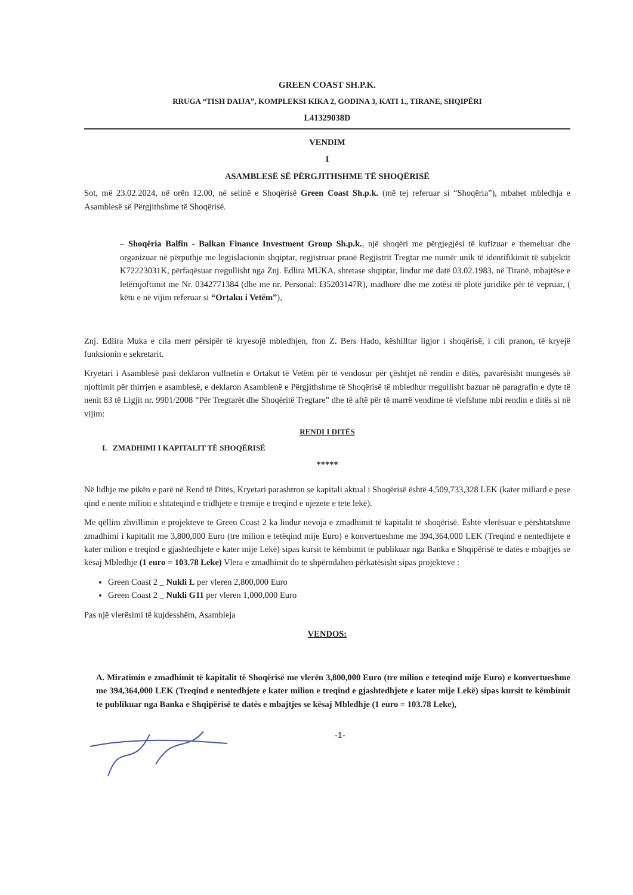GREEN COAST SH.P.K.
RRUGA “TISH DAIJA”, KOMPLEKSI KIKA 2, GODINA 3, KATI 1., TIRANE, SHQIPËRI
L41329038D
VENDIM
I
ASAMBLESË SË PËRGJITHSHME TË SHOQËRISË
Sot, më 23.02.2024, në orën 12.00, në selinë e Shoqërisë Green Coast Sh.p.k. (më tej referuar si “Shoqëria”), mbahet mbledhja e Asamblesë së Përgjithshme të Shoqërisë.
– Shoqëria Balfin - Balkan Finance Investment Group Sh.p.k., një shoqëri me përgjegjësi të kufizuar e themeluar dhe organizuar në përputhje me legjislacionin shqiptar, regjistruar pranë Regjistrit Tregtar me numër unik të identifikimit të subjektit K72223031K, përfaqësuar rregullisht nga Znj. Edlira MUKA, shtetase shqiptar, lindur më datë 03.02.1983, në Tiranë, mbajtëse e letërnjoftimit me Nr. 0342771384 (dhe me nr. Personal: I35203147R), madhore dhe me zotësi të plotë juridike për të vepruar, ( këtu e në vijim referuar si “Ortaku i Vetëm”),
Znj. Edlira Muka e cila merr përsipër të kryesojë mbledhjen, fton Z. Bers Hado, këshilltar ligjor i shoqërisë, i cili pranon, të kryejë funksionin e sekretarit.
Kryetari i Asamblesë pasi deklaron vullnetin e Ortakut të Vetëm për të vendosur për çështjet në rendin e ditës, pavarësisht mungesës së njoftimit për thirrjen e asamblesë, e deklaron Asamblenë e Përgjithshme të Shoqërisë të mbledhur rregullisht bazuar në paragrafin e dyte të nenit 83 të Ligjit nr. 9901/2008 “Për Tregtarët dhe Shoqëritë Tregtare” dhe të aftë për të marrë vendime të vlefshme mbi rendin e ditës si në vijim:
RENDI I DITËS
I. ZMADHIMI I KAPITALIT TË SHOQËRISË
*****
Në lidhje me pikën e parë në Rend të Ditës, Kryetari parashtron se kapitali aktual i Shoqërisë është 4,509,733,328 LEK (kater miliard e pese qind e nente milion e shtateqind e tridhjete e tremije e treqind e njezete e tete lekë).
Me qëllim zhvillimin e projekteve te Green Coast 2 ka lindur nevoja e zmadhimit të kapitalit të shoqërisë. Është vlerësuar e përshtatshme zmadhimi i kapitalit me 3,800,000 Euro (tre milion e tetëqind mije Euro) e konvertueshme me 394,364,000 LEK (Treqind e nentedhjete e kater milion e treqind e gjashtedhjete e kater mije Lekë) sipas kursit te këmbimit te publikuar nga Banka e Shqipërisë te datës e mbajtjes se kësaj Mbledhje (1 euro = 103.78 Leke) Vlera e zmadhimit do te shpërndahen përkatësisht sipas projekteve :
Green Coast 2 _ Nukli L per vleren 2,800,000 Euro
Green Coast 2 _ Nukli G11 per vleren 1,000,000 Euro
Pas një vlerësimi të kujdesshëm, Asambleja
VENDOS:
A. Miratimin e zmadhimit të kapitalit të Shoqërisë me vlerën 3,800,000 Euro (tre milion e teteqind mije Euro) e konvertueshme me 394,364,000 LEK (Treqind e nentedhjete e kater milion e treqind e gjashtedhjete e kater mije Lekë) sipas kursit te këmbimit te publikuar nga Banka e Shqipërisë te datës e mbajtjes se kësaj Mbledhje (1 euro = 103.78 Leke),
-1-